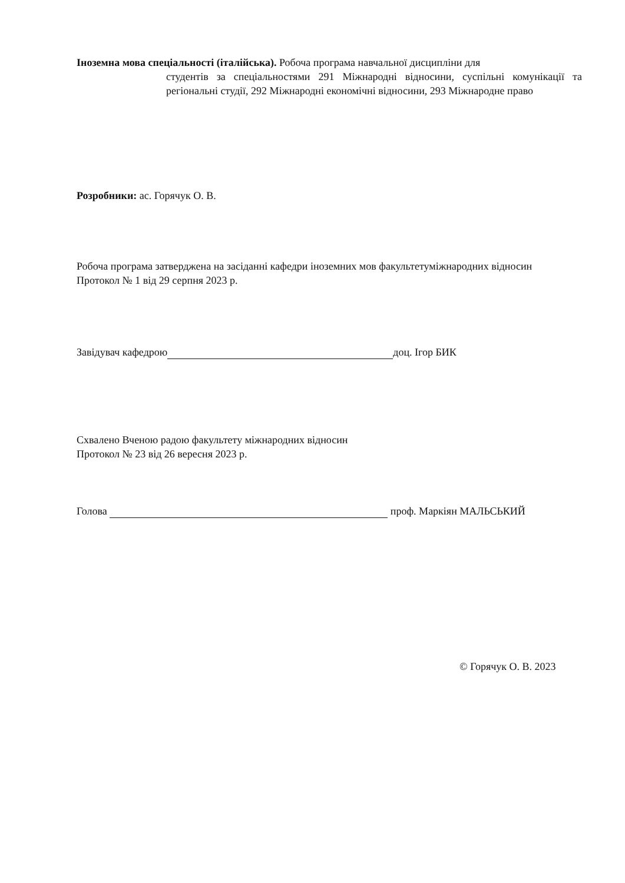Іноземна мова спеціальності (італійська). Робоча програма навчальної дисципліни для
студентів за спеціальностями 291 Міжнародні відносини, суспільні комунікації та регіональні студії, 292 Міжнародні економічні відносини, 293 Міжнародне право
Розробники: ас. Горячук О. В.
Робоча програма затверджена на засіданні кафедри іноземних мов факультетуміжнародних відносин
Протокол № 1 від 29 серпня 2023 р.
Завідувач кафедрою доц. Ігор БИК
Схвалено Вченою радою факультету міжнародних відносин
Протокол № 23 від 26 вересня 2023 р.
Голова проф. Маркіян МАЛЬСЬКИЙ
© Горячук О. В. 2023